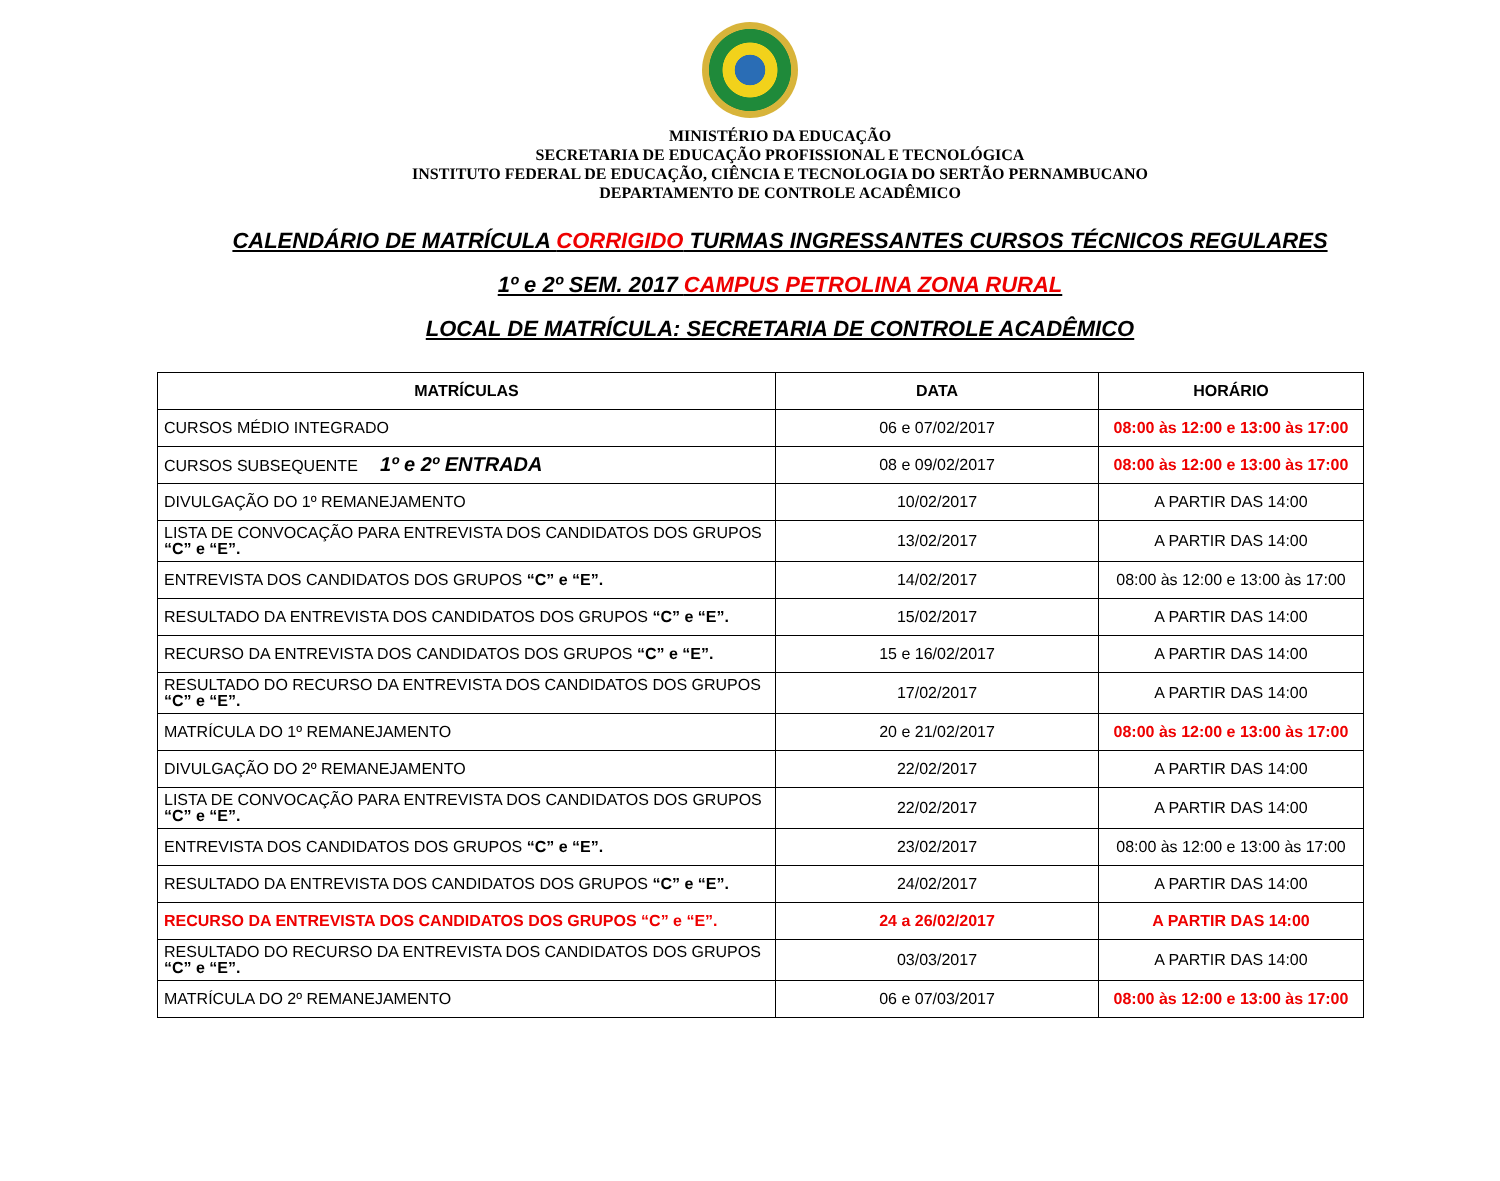MINISTÉRIO DA EDUCAÇÃO
SECRETARIA DE EDUCAÇÃO PROFISSIONAL E TECNOLÓGICA
INSTITUTO FEDERAL DE EDUCAÇÃO, CIÊNCIA E TECNOLOGIA DO SERTÃO PERNAMBUCANO
DEPARTAMENTO DE CONTROLE ACADÊMICO
CALENDÁRIO DE MATRÍCULA CORRIGIDO TURMAS INGRESSANTES CURSOS TÉCNICOS REGULARES
1º e 2º SEM. 2017 CAMPUS PETROLINA ZONA RURAL
LOCAL DE MATRÍCULA: SECRETARIA DE CONTROLE ACADÊMICO
| MATRÍCULAS | DATA | HORÁRIO |
| --- | --- | --- |
| CURSOS MÉDIO INTEGRADO | 06 e 07/02/2017 | 08:00 às 12:00 e 13:00 às 17:00 |
| CURSOS SUBSEQUENTE 1º e 2º ENTRADA | 08 e 09/02/2017 | 08:00 às 12:00 e 13:00 às 17:00 |
| DIVULGAÇÃO DO 1º REMANEJAMENTO | 10/02/2017 | A PARTIR DAS 14:00 |
| LISTA DE CONVOCAÇÃO PARA ENTREVISTA DOS CANDIDATOS DOS GRUPOS “C” e “E”. | 13/02/2017 | A PARTIR DAS 14:00 |
| ENTREVISTA DOS CANDIDATOS DOS GRUPOS “C” e “E”. | 14/02/2017 | 08:00 às 12:00 e 13:00 às 17:00 |
| RESULTADO DA ENTREVISTA DOS CANDIDATOS DOS GRUPOS “C” e “E”. | 15/02/2017 | A PARTIR DAS 14:00 |
| RECURSO DA ENTREVISTA DOS CANDIDATOS DOS GRUPOS “C” e “E”. | 15 e 16/02/2017 | A PARTIR DAS 14:00 |
| RESULTADO DO RECURSO DA ENTREVISTA DOS CANDIDATOS DOS GRUPOS “C” e “E”. | 17/02/2017 | A PARTIR DAS 14:00 |
| MATRÍCULA DO 1º REMANEJAMENTO | 20 e 21/02/2017 | 08:00 às 12:00 e 13:00 às 17:00 |
| DIVULGAÇÃO DO 2º REMANEJAMENTO | 22/02/2017 | A PARTIR DAS 14:00 |
| LISTA DE CONVOCAÇÃO PARA ENTREVISTA DOS CANDIDATOS DOS GRUPOS “C” e “E”. | 22/02/2017 | A PARTIR DAS 14:00 |
| ENTREVISTA DOS CANDIDATOS DOS GRUPOS “C” e “E”. | 23/02/2017 | 08:00 às 12:00 e 13:00 às 17:00 |
| RESULTADO DA ENTREVISTA DOS CANDIDATOS DOS GRUPOS “C” e “E”. | 24/02/2017 | A PARTIR DAS 14:00 |
| RECURSO DA ENTREVISTA DOS CANDIDATOS DOS GRUPOS “C” e “E”. | 24 a 26/02/2017 | A PARTIR DAS 14:00 |
| RESULTADO DO RECURSO DA ENTREVISTA DOS CANDIDATOS DOS GRUPOS “C” e “E”. | 03/03/2017 | A PARTIR DAS 14:00 |
| MATRÍCULA DO 2º REMANEJAMENTO | 06 e 07/03/2017 | 08:00 às 12:00 e 13:00 às 17:00 |